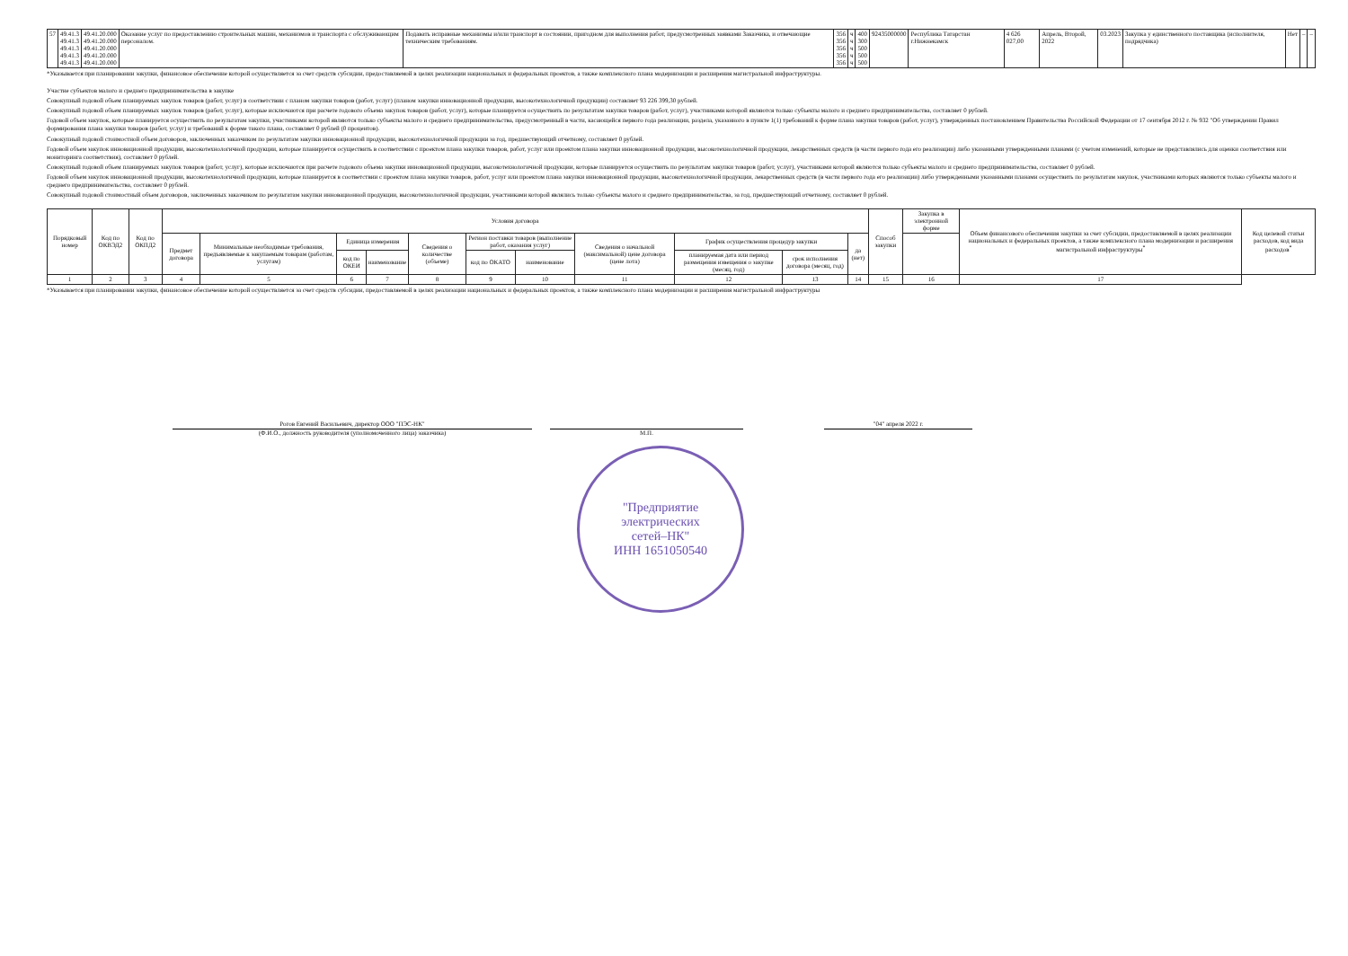| 57 | 49.41.3 49.41.3 49.41.3 49.41.3 49.41.3 | 49.41.20.000 49.41.20.000 49.41.20.000 49.41.20.000 49.41.20.000 | Оказание услуг по предоставлению строительных машин, механизмов и транспорта с обслуживающим персоналом. | Подавать исправные механизмы и/или транспорт в состоянии, пригодном для выполнения работ, предусмотренных заявками Заказчика, и отвечающие техническим требованиям. | 356 356 356 356 356 | ч ч ч ч ч | 400 300 500 500 500 | 92435000000 | Республика Татарстан г.Нижнекамск | 4 626 027,00 | Апрель, Второй, 2022 | 03.2023 | Закупка у единственного поставщика (исполнителя, подрядчика) | Нет | – | – |
*Указывается при планировании закупки, финансовое обеспечение которой осуществляется за счет средств субсидии, предоставляемой в целях реализации национальных и федеральных проектов, а также комплексного плана модернизации и расширения магистральной инфраструктуры.
Участие субъектов малого и среднего предпринимательства в закупке
Совокупный годовой объем планируемых закупок товаров (работ, услуг) в соответствии с планом закупки товаров (работ, услуг) (планом закупки инновационной продукции, высокотехнологичной продукции) составляет 93 226 399,30 рублей.
Совокупный годовой объем планируемых закупок товаров (работ, услуг), которые исключаются при расчете годового объема закупок товаров (работ, услуг), которые планируется осуществить по результатам закупки товаров (работ, услуг), участниками которой являются только субъекты малого и среднего предпринимательства, составляет 0 рублей.
Годовой объем закупок, которые планируется осуществить по результатам закупки, участниками которой являются только субъекты малого и среднего предпринимательства, предусмотренный в части, касающейся первого года реализации, раздела, указанного в пункте 1(1) требований к форме плана закупки товаров (работ, услуг), утвержденных постановлением Правительства Российской Федерации от 17 сентября 2012 г. № 932 "Об утверждении Правил формирования плана закупки товаров (работ, услуг) и требований к форме такого плана, составляет 0 рублей (0 процентов).
Совокупный годовой стоимостной объем договоров, заключенных заказчиком по результатам закупки инновационной продукции, высокотехнологичной продукции за год, предшествующий отчетному, составляет 0 рублей.
Годовой объем закупок инновационной продукции, высокотехнологичной продукции, которые планируется осуществить в соответствии с проектом плана закупки товаров, работ, услуг или проектом плана закупки инновационной продукции, высокотехнологичной продукции, лекарственных средств (в части первого года его реализации) либо указанными утвержденными планами (с учетом изменений, которые не представлялись для оценки соответствия или мониторинга соответствия), составляет 0 рублей.
Совокупный годовой объем планируемых закупок товаров (работ, услуг), которые исключаются при расчете годового объема закупки инновационной продукции, высокотехнологичной продукции, которые планируется осуществить по результатам закупки товаров (работ, услуг), участниками которой являются только субъекты малого и среднего предпринимательства, составляет 0 рублей.
Годовой объем закупок инновационной продукции, высокотехнологичной продукции, которые планируется в соответствии с проектом плана закупки товаров, работ, услуг или проектом плана закупки инновационной продукции, высокотехнологичной продукции, лекарственных средств (в части первого года его реализации) либо утвержденными указанными планами осуществить по результатам закупок, участниками которых являются только субъекты малого и среднего предпринимательства, составляет 0 рублей.
Совокупный годовой стоимостный объем договоров, заключенных заказчиком по результатам закупки инновационной продукции, высокотехнологичной продукции, участниками которой являлись только субъекты малого и среднего предпринимательства, за год, предшествующий отчетному, составляет 0 рублей.
| Порядковый номер | Код по ОКВЭД2 | Код по ОКПД2 | Условия договора | | | | | | | | | | | Способ закупки | Закупка в электронной форме | Объем финансового обеспечения закупки за счет субсидии, предоставляемой в целях реализации национальных и федеральных проектов, а также комплексного плана модернизации и расширения магистральной инфраструктуры<sup>*</sup> | Код целевой статьи расходов, код вида расходов<sup>*</sup> |
| --- | --- | --- | --- | --- | --- | --- | --- | --- | --- | --- | --- | --- | --- | --- | --- | --- | --- |
| | | | Предмет договора | Минимальные необходимые требования, предъявляемые к закупаемым товарам (работам, услугам) | Единица измерения | | Сведения о количестве (объеме) | Регион поставки товаров (выполнение работ, оказания услуг) | | Сведения о начальной (максимальной) цене договора (цене лота) | График осуществления процедур закупки | | да (нет) | | | | |
| | | | | | код по ОКЕИ | наименование | | код по ОКАТО | наименование | | планируемая дата или период размещения извещения о закупке (месяц, год) | срок исполнения договора (месяц, год) | | | | | |
| 1 | 2 | 3 | 4 | 5 | 6 | 7 | 8 | 9 | 10 | 11 | 12 | 13 | 14 | 15 | 16 | 17 | |
*Указывается при планировании закупки, финансовое обеспечение которой осуществляется за счет средств субсидии, предоставляемой в целях реализации национальных и федеральных проектов, а также комплексного плана модернизации и расширения магистральной инфраструктуры
Рогов Евгений Васильевич, директор ООО "ПЭС-НК"
(Ф.И.О., должность руководителя (уполномоченного лица) заказчика)
М.П. "04" апреля 2022 г.
"Предприятие
электрических
сетей–НК"
ИНН 1651050540